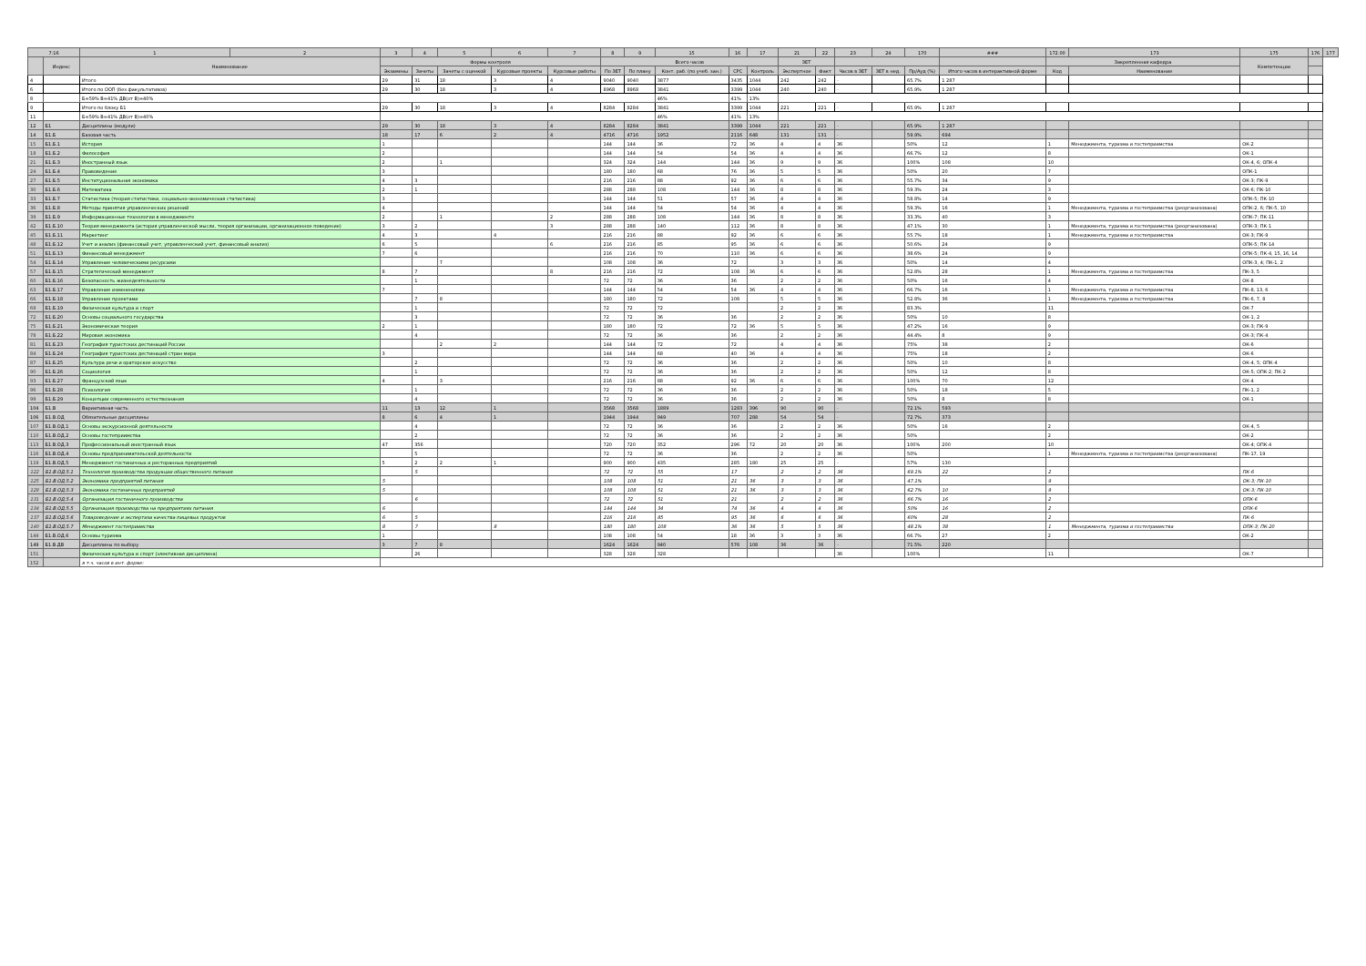| 7:16 | | 1 | 2 | 3 | 4 | 5 | 6 | 7 | 8 | 9 | 15 | 16 | 17 | 21 | 22 | 23 | 24 | 170 | ### | 172.00 | 173 | 175 | 176 | 177 |
| --- | --- | --- | --- | --- | --- | --- | --- | --- | --- | --- | --- | --- | --- | --- | --- | --- | --- | --- | --- | --- | --- | --- | --- | --- |
| | Индекс | Наименование | | Формы контроля | | | | | Всего часов | | | | | ЗЕТ | | | | | | Закрепленная кафедра | | Компетенции | | |
| | | | | Экзамены | Зачеты | Зачеты с оценкой | Курсовые проекты | Курсовые работы | По ЗЕТ | По плану | Конт. раб. (по учеб. зан.) | СРС | Контроль | Экспертное | Факт | Часов в ЗЕТ | ЗЕТ в нед. | Пр/Ауд (%) | Итого часов в интерактивной форме | Код | Наименование | | | |
| 4 | | Итого | | 29 | 31 | 18 | 3 | 4 | 9040 | 9040 | 3877 | 3435 | 1044 | 242 | 242 | - | | 65.7% | 1 287 | | | | | |
| 6 | | Итого по ООП (без факультативов) | | 29 | 30 | 18 | 3 | 4 | 8968 | 8968 | 3841 | 3399 | 1044 | 240 | 240 | - | | 65.9% | 1 287 | | | | | |
| 8 | | Б=59% В=41% ДВ(от В)=40% | | | | | | | | | 46% | 41% | 13% | | | | | | | | | | | |
| 9 | | Итого по блоку Б1 | | 29 | 30 | 18 | 3 | 4 | 8284 | 8284 | 3841 | 3399 | 1044 | 221 | 221 | - | | 65.9% | 1 287 | | | | | |
| 11 | | Б=59% В=41% ДВ(от В)=40% | | | | | | | | | 46% | 41% | 13% | | | | | | | | | | | |
| 12 | Б1 | Дисциплины (модули) | | 29 | 30 | 18 | 3 | 4 | 8284 | 8284 | 3841 | 3399 | 1044 | 221 | 221 | - | | 65.9% | 1 287 | | | | | |
| 14 | Б1.Б | Базовая часть | | 18 | 17 | 6 | 2 | 4 | 4716 | 4716 | 1952 | 2116 | 648 | 131 | 131 | - | | 59.9% | 694 | | | | | |
| 15 | Б1.Б.1 | История | | 1 | | | | | 144 | 144 | 36 | 72 | 36 | 4 | 4 | 36 | | 50% | 12 | 1 | Менеджмента, туризма и гостеприимства | ОК-2 | | |
| 18 | Б1.Б.2 | Философия | | 2 | | | | | 144 | 144 | 54 | 54 | 36 | 4 | 4 | 36 | | 66.7% | 12 | 8 | | ОК-1 | | |
| 21 | Б1.Б.3 | Иностранный язык | | 2 | | 1 | | | 324 | 324 | 144 | 144 | 36 | 9 | 9 | 36 | | 100% | 108 | 10 | | ОК-4, 6; ОПК-4 | | |
| 24 | Б1.Б.4 | Правоведение | | 3 | | | | | 180 | 180 | 68 | 76 | 36 | 5 | 5 | 36 | | 50% | 20 | 7 | | ОПК-1 | | |
| 27 | Б1.Б.5 | Институциональная экономика | | 4 | 3 | | | | 216 | 216 | 88 | 92 | 36 | 6 | 6 | 36 | | 55.7% | 34 | 9 | | ОК-3; ПК-9 | | |
| 30 | Б1.Б.6 | Математика | | 2 | 1 | | | | 288 | 288 | 108 | 144 | 36 | 8 | 8 | 36 | | 59.3% | 24 | 3 | | ОК-6; ПК-10 | | |
| 33 | Б1.Б.7 | Статистика (теория статистики, социально-экономическая статистика) | | 3 | | | | | 144 | 144 | 51 | 57 | 36 | 4 | 4 | 36 | | 58.8% | 14 | 9 | | ОПК-5; ПК-10 | | |
| 36 | Б1.Б.8 | Методы принятия управленческих решений | | 4 | | | | | 144 | 144 | 54 | 54 | 36 | 4 | 4 | 36 | | 59.3% | 16 | 1 | Менеджмента, туризма и гостеприимства (реорганизована) | ОПК-2, 6; ПК-5, 10 | | |
| 39 | Б1.Б.9 | Информационные технологии в менеджменте | | 2 | | 1 | | 2 | 288 | 288 | 108 | 144 | 36 | 8 | 8 | 36 | | 33.3% | 40 | 3 | | ОПК-7; ПК-11 | | |
| 42 | Б1.Б.10 | Теория менеджмента (история управленческой мысли, теория организации, организационное поведение) | | 3 | 2 | | | 3 | 288 | 288 | 140 | 112 | 36 | 8 | 8 | 36 | | 47.1% | 30 | 1 | Менеджмента, туризма и гостеприимства (реорганизована) | ОПК-3; ПК-1 | | |
| 45 | Б1.Б.11 | Маркетинг | | 4 | 3 | | 4 | | 216 | 216 | 88 | 92 | 36 | 6 | 6 | 36 | | 55.7% | 18 | 1 | Менеджмента, туризма и гостеприимства | ОК-3; ПК-9 | | |
| 48 | Б1.Б.12 | Учет и анализ (финансовый учет, управленческий учет, финансовый анализ) | | 6 | 5 | | | 6 | 216 | 216 | 85 | 95 | 36 | 6 | 6 | 36 | | 50.6% | 24 | 9 | | ОПК-5; ПК-14 | | |
| 51 | Б1.Б.13 | Финансовый менеджмент | | 7 | 6 | | | | 216 | 216 | 70 | 110 | 36 | 6 | 6 | 36 | | 38.6% | 24 | 9 | | ОПК-5; ПК-4, 15, 16, 14 | | |
| 54 | Б1.Б.14 | Управление человеческими ресурсами | | | | 7 | | | 108 | 108 | 36 | 72 | | 3 | 3 | 36 | | 50% | 14 | 4 | | ОПК-3, 4; ПК-1, 2 | | |
| 57 | Б1.Б.15 | Стратегический менеджмент | | 8 | 7 | | | 8 | 216 | 216 | 72 | 108 | 36 | 6 | 6 | 36 | | 52.8% | 28 | 1 | Менеджмента, туризма и гостеприимства | ПК-3, 5 | | |
| 60 | Б1.Б.16 | Безопасность жизнедеятельности | | | 1 | | | | 72 | 72 | 36 | 36 | | 2 | 2 | 36 | | 50% | 16 | 4 | | ОК-8 | | |
| 63 | Б1.Б.17 | Управление изменениями | | 7 | | | | | 144 | 144 | 54 | 54 | 36 | 4 | 4 | 36 | | 66.7% | 16 | 1 | Менеджмента, туризма и гостеприимства | ПК-8, 13, 6 | | |
| 66 | Б1.Б.18 | Управление проектами | | | 7 | 8 | | | 180 | 180 | 72 | 108 | | 5 | 5 | 36 | | 52.8% | 36 | 1 | Менеджмента, туризма и гостеприимства | ПК-6, 7, 8 | | |
| 69 | Б1.Б.19 | Физическая культура и спорт | | | 1 | | | | 72 | 72 | 72 | | | 2 | 2 | 36 | | 83.3% | | 11 | | ОК-7 | | |
| 72 | Б1.Б.20 | Основы социального государства | | | 3 | | | | 72 | 72 | 36 | 36 | | 2 | 2 | 36 | | 50% | 10 | 8 | | ОК-1, 2 | | |
| 75 | Б1.Б.21 | Экономическая теория | | 2 | 1 | | | | 180 | 180 | 72 | 72 | 36 | 5 | 5 | 36 | | 47.2% | 16 | 9 | | ОК-3; ПК-9 | | |
| 78 | Б1.Б.22 | Мировая экономика | | | 4 | | | | 72 | 72 | 36 | 36 | | 2 | 2 | 36 | | 44.4% | 8 | 9 | | ОК-3; ПК-4 | | |
| 81 | Б1.Б.23 | География туристских дестинаций России | | | | 2 | 2 | | 144 | 144 | 72 | 72 | | 4 | 4 | 36 | | 75% | 38 | 2 | | ОК-6 | | |
| 84 | Б1.Б.24 | География туристских дестинаций стран мира | | 3 | | | | | 144 | 144 | 68 | 40 | 36 | 4 | 4 | 36 | | 75% | 18 | 2 | | ОК-6 | | |
| 87 | Б1.Б.25 | Культура речи и ораторское искусство | | | 2 | | | | 72 | 72 | 36 | 36 | | 2 | 2 | 36 | | 50% | 10 | 8 | | ОК-4, 5; ОПК-4 | | |
| 90 | Б1.Б.26 | Социология | | | 1 | | | | 72 | 72 | 36 | 36 | | 2 | 2 | 36 | | 50% | 12 | 8 | | ОК-5; ОПК-2; ПК-2 | | |
| 93 | Б1.Б.27 | Французский язык | | 4 | | 3 | | | 216 | 216 | 88 | 92 | 36 | 6 | 6 | 36 | | 100% | 70 | 12 | | ОК-4 | | |
| 96 | Б1.Б.28 | Психология | | | 1 | | | | 72 | 72 | 36 | 36 | | 2 | 2 | 36 | | 50% | 18 | 5 | | ПК-1, 2 | | |
| 99 | Б1.Б.29 | Концепции современного естествознания | | | 4 | | | | 72 | 72 | 36 | 36 | | 2 | 2 | 36 | | 50% | 8 | 8 | | ОК-1 | | |
| 104 | Б1.В | Вариативная часть | | 11 | 13 | 12 | 1 | | 3568 | 3568 | 1889 | 1283 | 396 | 90 | 90 | - | | 72.1% | 593 | | | | | |
| 106 | Б1.В.ОД | Обязательные дисциплины | | 8 | 6 | 4 | 1 | | 1944 | 1944 | 949 | 707 | 288 | 54 | 54 | - | | 72.7% | 373 | | | | | |
| 107 | Б1.В.ОД.1 | Основы экскурсионной деятельности | | | 4 | | | | 72 | 72 | 36 | 36 | | 2 | 2 | 36 | | 50% | 16 | 2 | | ОК-4, 5 | | |
| 110 | Б1.В.ОД.2 | Основы гостеприимства | | | 2 | | | | 72 | 72 | 36 | 36 | | 2 | 2 | 36 | | 50% | | 2 | | ОК-2 | | |
| 113 | Б1.В.ОД.3 | Профессиональный иностранный язык | | 47 | 356 | | | | 720 | 720 | 352 | 296 | 72 | 20 | 20 | 36 | | 100% | 200 | 10 | | ОК-4; ОПК-4 | | |
| 116 | Б1.В.ОД.4 | Основы предпринимательской деятельности | | | 5 | | | | 72 | 72 | 36 | 36 | | 2 | 2 | 36 | | 50% | | 1 | Менеджмента, туризма и гостеприимства (реорганизована) | ПК-17, 19 | | |
| 119 | Б1.В.ОД.5 | Менеджмент гостиничных и ресторанных предприятий | | 5 | 2 | 2 | 1 | | 900 | 900 | 435 | 285 | 180 | 25 | 25 | - | | 57% | 130 | | | | | |
| 122 | Б1.В.ОД.5.1 | Технология производства продукции общественного питания | | | 5 | | | | 72 | 72 | 55 | 17 | | 2 | 2 | 36 | | 69.1% | 22 | 2 | | ПК-6 | | |
| 125 | Б1.В.ОД.5.2 | Экономика предприятий питания | | 5 | | | | | 108 | 108 | 51 | 21 | 36 | 3 | 3 | 36 | | 47.1% | | 9 | | ОК-3; ПК-10 | | |
| 128 | Б1.В.ОД.5.3 | Экономика гостиничных предприятий | | 5 | | | | | 108 | 108 | 51 | 21 | 36 | 3 | 3 | 36 | | 62.7% | 10 | 9 | | ОК-3; ПК-10 | | |
| 131 | Б1.В.ОД.5.4 | Организация гостиничного производства | | | 6 | | | | 72 | 72 | 51 | 21 | | 2 | 2 | 36 | | 66.7% | 16 | 2 | | ОПК-6 | | |
| 134 | Б1.В.ОД.5.5 | Организация производства на предприятиях питания | | 6 | | | | | 144 | 144 | 34 | 74 | 36 | 4 | 4 | 36 | | 50% | 16 | 2 | | ОПК-6 | | |
| 137 | Б1.В.ОД.5.6 | Товароведение и экспертиза качества пищевых продуктов | | 6 | 5 | | | | 216 | 216 | 85 | 95 | 36 | 6 | 6 | 36 | | 60% | 28 | 2 | | ПК-6 | | |
| 140 | Б1.В.ОД.5.7 | Менеджмент гостеприимства | | 8 | 7 | | 8 | | 180 | 180 | 108 | 36 | 36 | 5 | 5 | 36 | | 48.1% | 38 | 1 | Менеджмента, туризма и гостеприимства | ОПК-3; ПК-20 | | |
| 144 | Б1.В.ОД.6 | Основы туризма | | 1 | | | | | 108 | 108 | 54 | 18 | 36 | 3 | 3 | 36 | | 66.7% | 27 | 2 | | ОК-2 | | |
| 149 | Б1.В.ДВ | Дисциплины по выбору | | 3 | 7 | 8 | | | 1624 | 1624 | 940 | 576 | 108 | 36 | 36 | - | | 71.5% | 220 | | | | | |
| 151 | | Физическая культура и спорт (элективная дисциплина) | | | 26 | | | | 328 | 328 | 328 | | | | | 36 | | 100% | | 11 | | ОК-7 | | |
| 152 | | в т.ч. часов в инт. форме: | | | | | | | | | | | | | | | | | | | | | | |